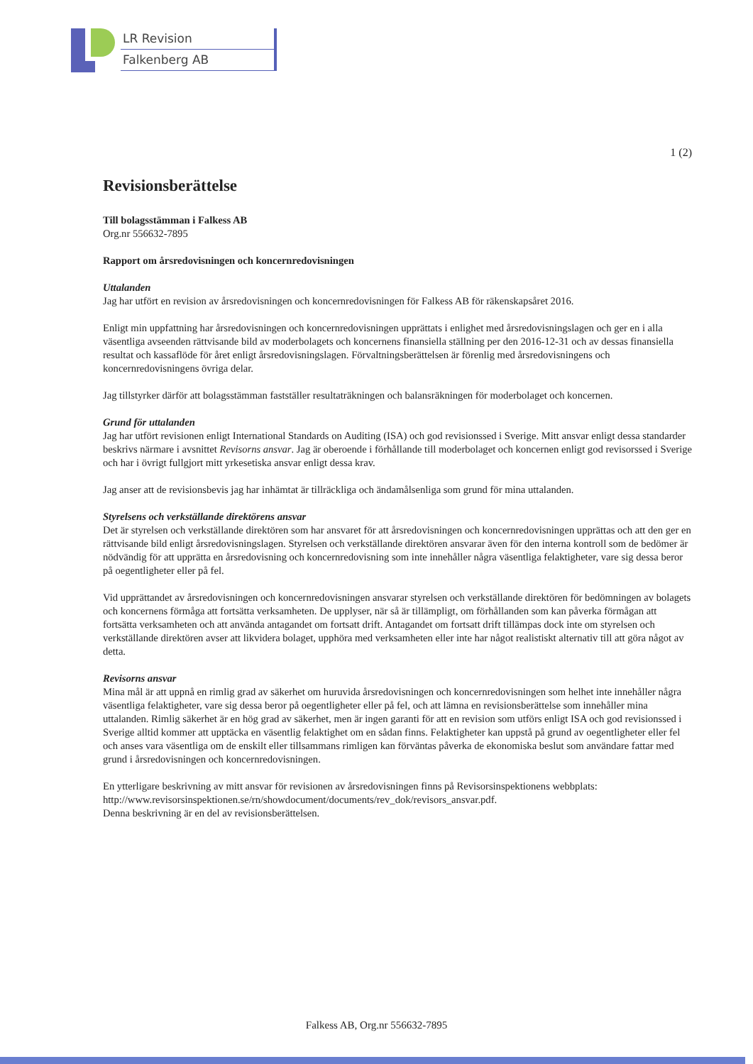LR Revision
Falkenberg AB
1 (2)
Revisionsberättelse
Till bolagsstämman i Falkess AB
Org.nr 556632-7895
Rapport om årsredovisningen och koncernredovisningen
Uttalanden
Jag har utfört en revision av årsredovisningen och koncernredovisningen för Falkess AB för räkenskapsåret 2016.
Enligt min uppfattning har årsredovisningen och koncernredovisningen upprättats i enlighet med årsredovisningslagen och ger en i alla väsentliga avseenden rättvisande bild av moderbolagets och koncernens finansiella ställning per den 2016-12-31 och av dessas finansiella resultat och kassaflöde för året enligt årsredovisningslagen. Förvaltningsberättelsen är förenlig med årsredovisningens och koncernredovisningens övriga delar.
Jag tillstyrker därför att bolagsstämman fastställer resultaträkningen och balansräkningen för moderbolaget och koncernen.
Grund för uttalanden
Jag har utfört revisionen enligt International Standards on Auditing (ISA) och god revisionssed i Sverige. Mitt ansvar enligt dessa standarder beskrivs närmare i avsnittet Revisorns ansvar. Jag är oberoende i förhållande till moderbolaget och koncernen enligt god revisorssed i Sverige och har i övrigt fullgjort mitt yrkesetiska ansvar enligt dessa krav.
Jag anser att de revisionsbevis jag har inhämtat är tillräckliga och ändamålsenliga som grund för mina uttalanden.
Styrelsens och verkställande direktörens ansvar
Det är styrelsen och verkställande direktören som har ansvaret för att årsredovisningen och koncernredovisningen upprättas och att den ger en rättvisande bild enligt årsredovisningslagen. Styrelsen och verkställande direktören ansvarar även för den interna kontroll som de bedömer är nödvändig för att upprätta en årsredovisning och koncernredovisning som inte innehåller några väsentliga felaktigheter, vare sig dessa beror på oegentligheter eller på fel.
Vid upprättandet av årsredovisningen och koncernredovisningen ansvarar styrelsen och verkställande direktören för bedömningen av bolagets och koncernens förmåga att fortsätta verksamheten. De upplyser, när så är tillämpligt, om förhållanden som kan påverka förmågan att fortsätta verksamheten och att använda antagandet om fortsatt drift. Antagandet om fortsatt drift tillämpas dock inte om styrelsen och verkställande direktören avser att likvidera bolaget, upphöra med verksamheten eller inte har något realistiskt alternativ till att göra något av detta.
Revisorns ansvar
Mina mål är att uppnå en rimlig grad av säkerhet om huruvida årsredovisningen och koncernredovisningen som helhet inte innehåller några väsentliga felaktigheter, vare sig dessa beror på oegentligheter eller på fel, och att lämna en revisionsberättelse som innehåller mina uttalanden. Rimlig säkerhet är en hög grad av säkerhet, men är ingen garanti för att en revision som utförs enligt ISA och god revisionssed i Sverige alltid kommer att upptäcka en väsentlig felaktighet om en sådan finns. Felaktigheter kan uppstå på grund av oegentligheter eller fel och anses vara väsentliga om de enskilt eller tillsammans rimligen kan förväntas påverka de ekonomiska beslut som användare fattar med grund i årsredovisningen och koncernredovisningen.
En ytterligare beskrivning av mitt ansvar för revisionen av årsredovisningen finns på Revisorsinspektionens webbplats: http://www.revisorsinspektionen.se/rn/showdocument/documents/rev_dok/revisors_ansvar.pdf.
Denna beskrivning är en del av revisionsberättelsen.
Falkess AB, Org.nr 556632-7895